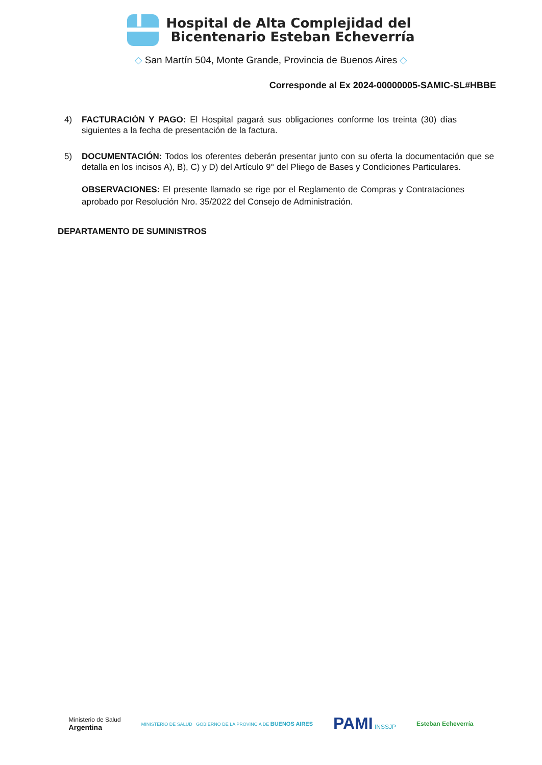Hospital de Alta Complejidad del
Bicentenario Esteban Echeverría
◇ San Martín 504, Monte Grande, Provincia de Buenos Aires ◇
Corresponde al Ex 2024-00000005-SAMIC-SL#HBBE
4) FACTURACIÓN Y PAGO: El Hospital pagará sus obligaciones conforme los treinta (30) días siguientes a la fecha de presentación de la factura.
5) DOCUMENTACIÓN: Todos los oferentes deberán presentar junto con su oferta la documentación que se detalla en los incisos A), B), C) y D) del Artículo 9° del Pliego de Bases y Condiciones Particulares.
OBSERVACIONES: El presente llamado se rige por el Reglamento de Compras y Contrataciones aprobado por Resolución Nro. 35/2022 del Consejo de Administración.
DEPARTAMENTO DE SUMINISTROS
Ministerio de Salud
Argentina
MINISTERIO DE SALUD GOBIERNO DE LA PROVINCIA DE BUENOS AIRES
PAMI INSSJP Esteban Echeverría